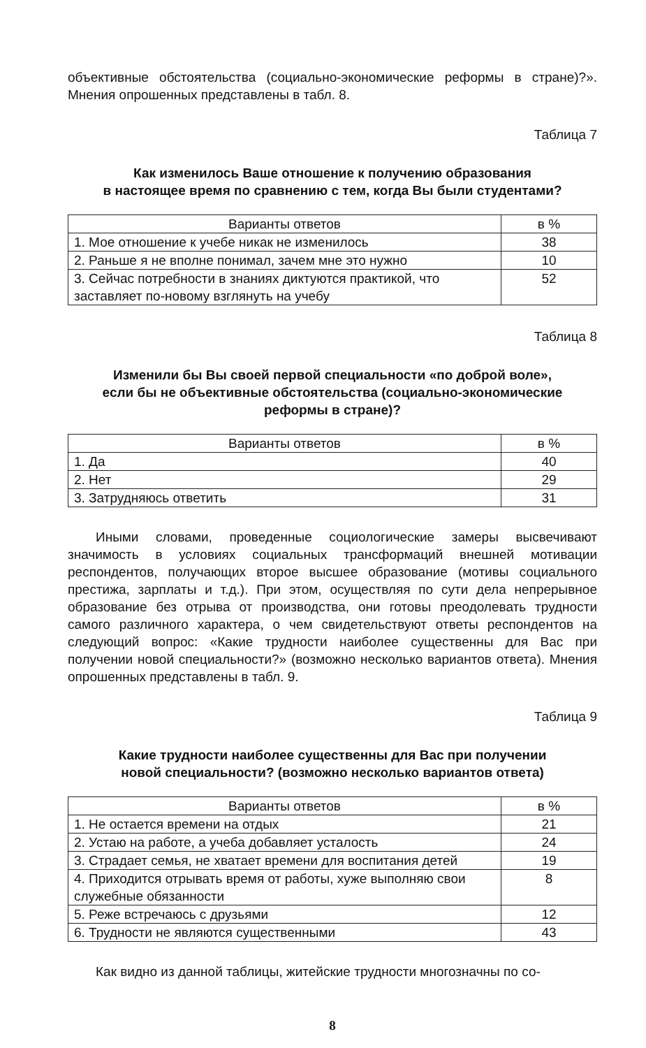объективные обстоятельства (социально-экономические реформы в стране)?». Мнения опрошенных представлены в табл. 8.
Таблица 7
Как изменилось Ваше отношение к получению образования
в настоящее время по сравнению с тем, когда Вы были студентами?
| Варианты ответов | в % |
| --- | --- |
| 1. Мое отношение к учебе никак не изменилось | 38 |
| 2. Раньше я не вполне понимал, зачем мне это нужно | 10 |
| 3. Сейчас потребности в знаниях диктуются практикой, что заставляет по-новому взглянуть на учебу | 52 |
Таблица 8
Изменили бы Вы своей первой специальности «по доброй воле»,
если бы не объективные обстоятельства (социально-экономические
реформы в стране)?
| Варианты ответов | в % |
| --- | --- |
| 1. Да | 40 |
| 2. Нет | 29 |
| 3. Затрудняюсь ответить | 31 |
Иными словами, проведенные социологические замеры высвечивают значимость в условиях социальных трансформаций внешней мотивации респондентов, получающих второе высшее образование (мотивы социального престижа, зарплаты и т.д.). При этом, осуществляя по сути дела непрерывное образование без отрыва от производства, они готовы преодолевать трудности самого различного характера, о чем свидетельствуют ответы респондентов на следующий вопрос: «Какие трудности наиболее существенны для Вас при получении новой специальности?» (возможно несколько вариантов ответа). Мнения опрошенных представлены в табл. 9.
Таблица 9
Какие трудности наиболее существенны для Вас при получении
новой специальности? (возможно несколько вариантов ответа)
| Варианты ответов | в % |
| --- | --- |
| 1. Не остается времени на отдых | 21 |
| 2. Устаю на работе, а учеба добавляет усталость | 24 |
| 3. Страдает семья, не хватает времени для воспитания детей | 19 |
| 4. Приходится отрывать время от работы, хуже выполняю свои служебные обязанности | 8 |
| 5. Реже встречаюсь с друзьями | 12 |
| 6. Трудности не являются существенными | 43 |
Как видно из данной таблицы, житейские трудности многозначны по со-
8